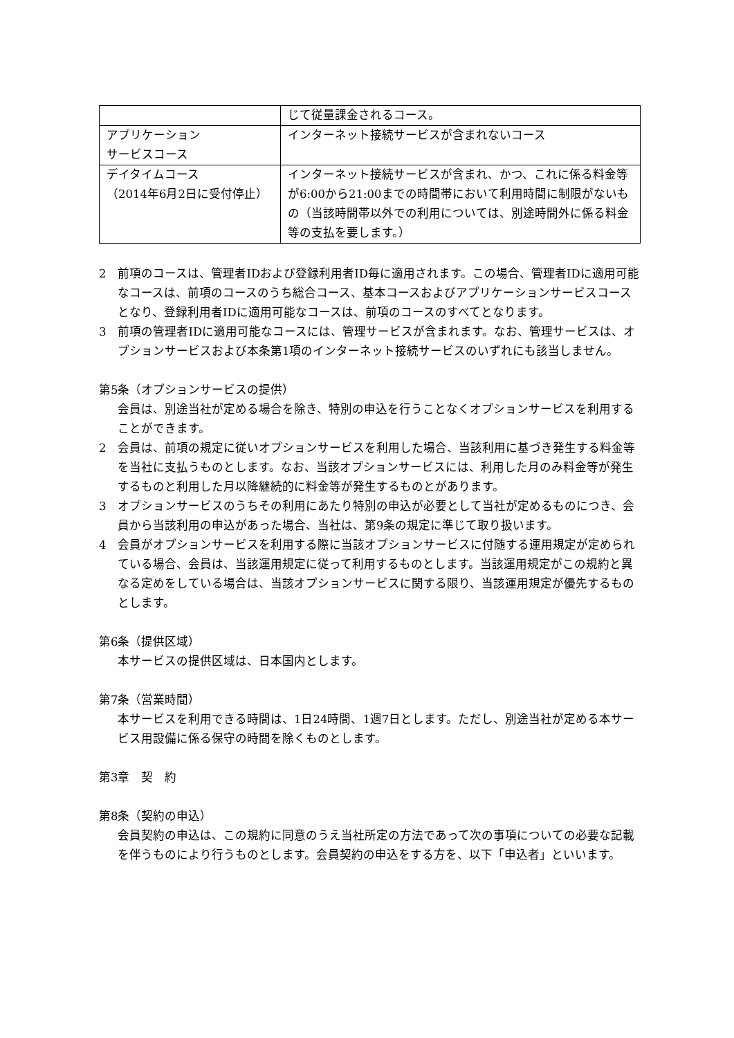| | じて従量課金されるコース。 |
| アプリケーション サービスコース | インターネット接続サービスが含まれないコース |
| デイタイムコース （2014年6月2日に受付停止） | インターネット接続サービスが含まれ、かつ、これに係る料金等が6:00から21:00までの時間帯において利用時間に制限がないもの（当該時間帯以外での利用については、別途時間外に係る料金等の支払を要します。） |
2　前項のコースは、管理者IDおよび登録利用者ID毎に適用されます。この場合、管理者IDに適用可能なコースは、前項のコースのうち総合コース、基本コースおよびアプリケーションサービスコースとなり、登録利用者IDに適用可能なコースは、前項のコースのすべてとなります。
3　前項の管理者IDに適用可能なコースには、管理サービスが含まれます。なお、管理サービスは、オプションサービスおよび本条第1項のインターネット接続サービスのいずれにも該当しません。
第5条（オプションサービスの提供）
会員は、別途当社が定める場合を除き、特別の申込を行うことなくオプションサービスを利用することができます。
2　会員は、前項の規定に従いオプションサービスを利用した場合、当該利用に基づき発生する料金等を当社に支払うものとします。なお、当該オプションサービスには、利用した月のみ料金等が発生するものと利用した月以降継続的に料金等が発生するものとがあります。
3　オプションサービスのうちその利用にあたり特別の申込が必要として当社が定めるものにつき、会員から当該利用の申込があった場合、当社は、第9条の規定に準じて取り扱います。
4　会員がオプションサービスを利用する際に当該オプションサービスに付随する運用規定が定められている場合、会員は、当該運用規定に従って利用するものとします。当該運用規定がこの規約と異なる定めをしている場合は、当該オプションサービスに関する限り、当該運用規定が優先するものとします。
第6条（提供区域）
本サービスの提供区域は、日本国内とします。
第7条（営業時間）
本サービスを利用できる時間は、1日24時間、1週7日とします。ただし、別途当社が定める本サービス用設備に係る保守の時間を除くものとします。
第3章　契　約
第8条（契約の申込）
会員契約の申込は、この規約に同意のうえ当社所定の方法であって次の事項についての必要な記載を伴うものにより行うものとします。会員契約の申込をする方を、以下「申込者」といいます。